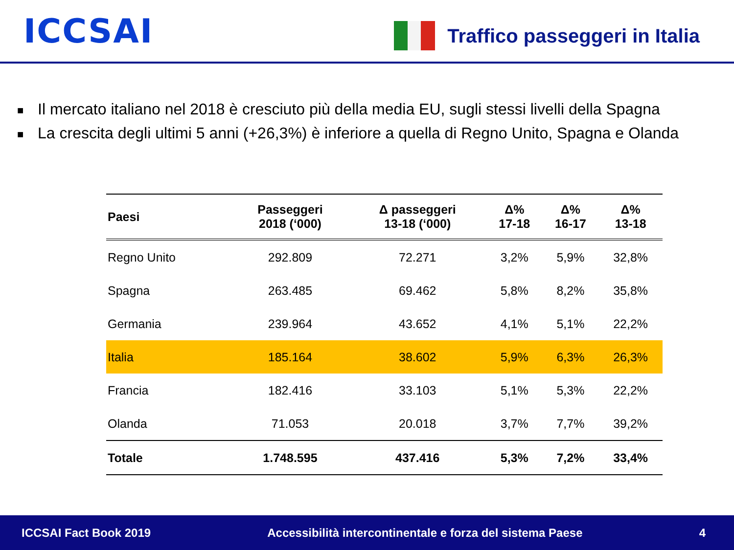ICCSAI
Traffico passeggeri in Italia
■ Il mercato italiano nel 2018 è cresciuto più della media EU, sugli stessi livelli della Spagna
■ La crescita degli ultimi 5 anni (+26,3%) è inferiore a quella di Regno Unito, Spagna e Olanda
| Paesi | Passeggeri 2018 (‘000) | Δ passeggeri 13-18 (‘000) | Δ% 17-18 | Δ% 16-17 | Δ% 13-18 |
| --- | --- | --- | --- | --- | --- |
| Regno Unito | 292.809 | 72.271 | 3,2% | 5,9% | 32,8% |
| Spagna | 263.485 | 69.462 | 5,8% | 8,2% | 35,8% |
| Germania | 239.964 | 43.652 | 4,1% | 5,1% | 22,2% |
| Italia | 185.164 | 38.602 | 5,9% | 6,3% | 26,3% |
| Francia | 182.416 | 33.103 | 5,1% | 5,3% | 22,2% |
| Olanda | 71.053 | 20.018 | 3,7% | 7,7% | 39,2% |
| Totale | 1.748.595 | 437.416 | 5,3% | 7,2% | 33,4% |
ICCSAI Fact Book 2019
Accessibilità intercontinentale e forza del sistema Paese
4